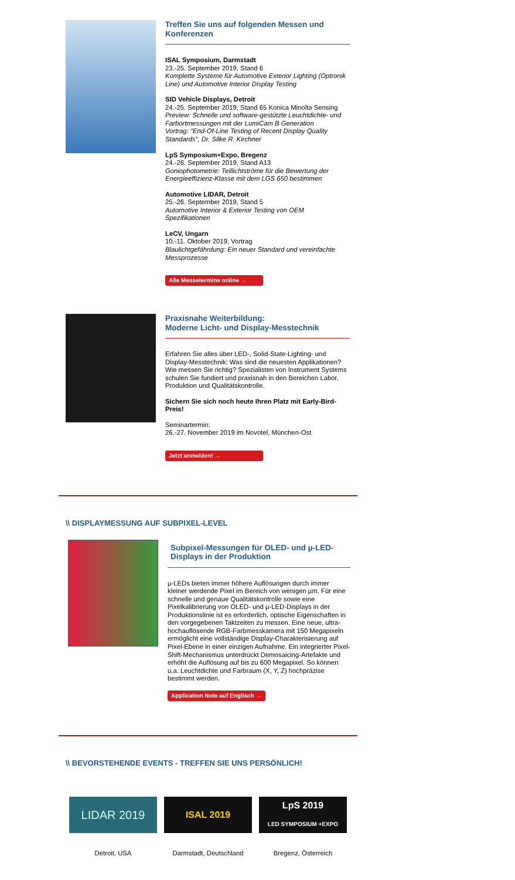Treffen Sie uns auf folgenden Messen und Konferenzen
ISAL Symposium, Darmstadt
23.-25. September 2019, Stand 6
Komplette Systeme für Automotive Exterior Lighting (Optronik Line) und Automotive Interior Display Testing
SID Vehicle Displays, Detroit
24.-25. September 2019, Stand 65 Konica Minolta Sensing
Preview: Schnelle und software-gestützte Leuchtdichte- und Farbortmessungen mit der LumiCam B Generation
Vortrag: "End-Of-Line Testing of Recent Display Quality Standards", Dr. Silke R. Kirchner
LpS Symposium+Expo, Bregenz
24.-26. September 2019, Stand A13
Goniophotometrie: Teillichtströme für die Bewertung der Energieeffizienz-Klasse mit dem LGS 650 bestimmen
Automotive LIDAR, Detroit
25.-26. September 2019, Stand 5
Automotive Interior & Exterior Testing von OEM Spezifikationen
LeCV, Ungarn
10.-11. Oktober 2019, Vortrag
Blaulichtgefährdung: Ein neuer Standard und vereinfachte Messprozesse
Alle Messetermine online →
Praxisnahe Weiterbildung:
Moderne Licht- und Display-Messtechnik
Erfahren Sie alles über LED-, Solid-State-Lighting- und Display-Messtechnik: Was sind die neuesten Applikationen? Wie messen Sie richtig? Spezialisten von Instrument Systems schulen Sie fundiert und praxisnah in den Bereichen Labor, Produktion und Qualitätskontrolle.
Sichern Sie sich noch heute Ihren Platz mit Early-Bird-Preis!
Seminartermin:
26.-27. November 2019 im Novotel, München-Ost
Jetzt anmelden! →
\\ DISPLAYMESSUNG AUF SUBPIXEL-LEVEL
Subpixel-Messungen für OLED- und µ-LED-Displays in der Produktion
µ-LEDs bieten immer höhere Auflösungen durch immer kleiner werdende Pixel im Bereich von wenigen µm. Für eine schnelle und genaue Qualitätskontrolle sowie eine Pixelkalibrierung von OLED- und µ-LED-Displays in der Produktionslinie ist es erforderlich, optische Eigenschaften in den vorgegebenen Taktzeiten zu messen. Eine neue, ultra-hochauflösende RGB-Farbmesskamera mit 150 Megapixeln ermöglicht eine vollständige Display-Charakterisierung auf Pixel-Ebene in einer einzigen Aufnahme. Ein integrierter Pixel-Shift-Mechanismus unterdrückt Demosaicing-Artefakte und erhöht die Auflösung auf bis zu 600 Megapixel. So können u.a. Leuchtdichte und Farbraum (X, Y, Z) hochpräzise bestimmt werden.
Application Note auf Englisch →
\\ BEVORSTEHENDE EVENTS - TREFFEN SIE UNS PERSÖNLICH!
LIDAR 2019
Detroit, USA
ISAL 2019
Darmstadt, Deutschland
LpS 2019
LED SYMPOSIUM +EXPO
Bregenz, Österreich